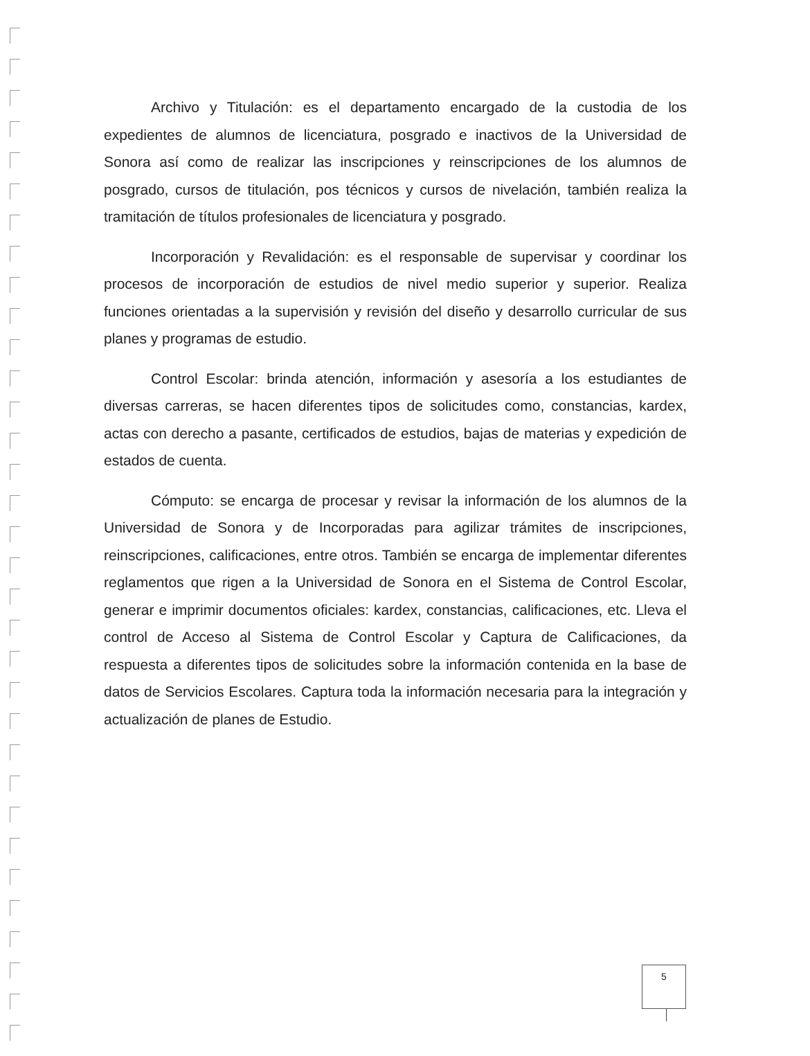Archivo y Titulación: es el departamento encargado de la custodia de los expedientes de alumnos de licenciatura, posgrado e inactivos de la Universidad de Sonora así como de realizar las inscripciones y reinscripciones de los alumnos de posgrado, cursos de titulación, pos técnicos y cursos de nivelación, también realiza la tramitación de títulos profesionales de licenciatura y posgrado.
Incorporación y Revalidación: es el responsable de supervisar y coordinar los procesos de incorporación de estudios de nivel medio superior y superior. Realiza funciones orientadas a la supervisión y revisión del diseño y desarrollo curricular de sus planes y programas de estudio.
Control Escolar: brinda atención, información y asesoría a los estudiantes de diversas carreras, se hacen diferentes tipos de solicitudes como, constancias, kardex, actas con derecho a pasante, certificados de estudios, bajas de materias y expedición de estados de cuenta.
Cómputo: se encarga de procesar y revisar la información de los alumnos de la Universidad de Sonora y de Incorporadas para agilizar trámites de inscripciones, reinscripciones, calificaciones, entre otros. También se encarga de implementar diferentes reglamentos que rigen a la Universidad de Sonora en el Sistema de Control Escolar, generar e imprimir documentos oficiales: kardex, constancias, calificaciones, etc. Lleva el control de Acceso al Sistema de Control Escolar y Captura de Calificaciones, da respuesta a diferentes tipos de solicitudes sobre la información contenida en la base de datos de Servicios Escolares. Captura toda la información necesaria para la integración y actualización de planes de Estudio.
5